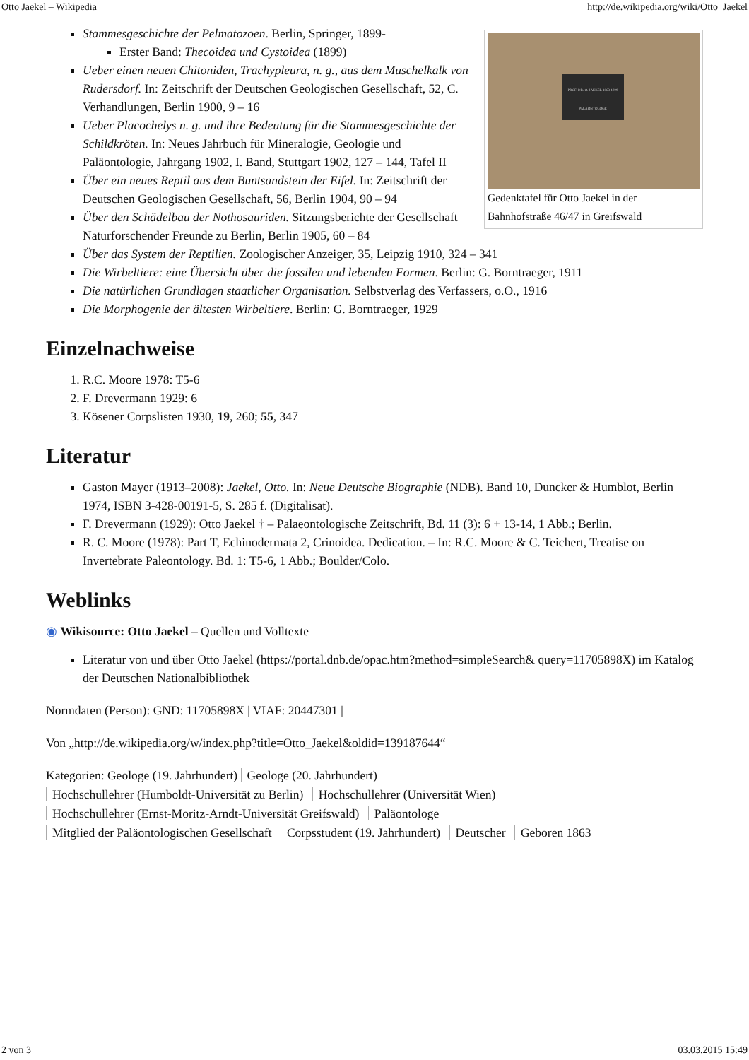Otto Jaekel – Wikipedia http://de.wikipedia.org/wiki/Otto_Jaekel
PROF. DR. O. JAEKEL 1863-1929 PALÄONTOLOGE
Gedenktafel für Otto Jaekel in der Bahnhofstraße 46/47 in Greifswald
Stammesgeschichte der Pelmatozoen. Berlin, Springer, 1899-
Erster Band: Thecoidea und Cystoidea (1899)
Ueber einen neuen Chitoniden, Trachypleura, n. g., aus dem Muschelkalk von Rudersdorf. In: Zeitschrift der Deutschen Geologischen Gesellschaft, 52, C. Verhandlungen, Berlin 1900, 9 – 16
Ueber Placochelys n. g. und ihre Bedeutung für die Stammesgeschichte der Schildkröten. In: Neues Jahrbuch für Mineralogie, Geologie und Paläontologie, Jahrgang 1902, I. Band, Stuttgart 1902, 127 – 144, Tafel II
Über ein neues Reptil aus dem Buntsandstein der Eifel. In: Zeitschrift der Deutschen Geologischen Gesellschaft, 56, Berlin 1904, 90 – 94
Über den Schädelbau der Nothosauriden. Sitzungsberichte der Gesellschaft Naturforschender Freunde zu Berlin, Berlin 1905, 60 – 84
Über das System der Reptilien. Zoologischer Anzeiger, 35, Leipzig 1910, 324 – 341
Die Wirbeltiere: eine Übersicht über die fossilen und lebenden Formen. Berlin: G. Borntraeger, 1911
Die natürlichen Grundlagen staatlicher Organisation. Selbstverlag des Verfassers, o.O., 1916
Die Morphogenie der ältesten Wirbeltiere. Berlin: G. Borntraeger, 1929
Einzelnachweise
1. R.C. Moore 1978: T5-6
2. F. Drevermann 1929: 6
3. Kösener Corpslisten 1930, 19, 260; 55, 347
Literatur
Gaston Mayer (1913–2008): Jaekel, Otto. In: Neue Deutsche Biographie (NDB). Band 10, Duncker & Humblot, Berlin 1974, ISBN 3-428-00191-5, S. 285 f. (Digitalisat).
F. Drevermann (1929): Otto Jaekel † – Palaeontologische Zeitschrift, Bd. 11 (3): 6 + 13-14, 1 Abb.; Berlin.
R. C. Moore (1978): Part T, Echinodermata 2, Crinoidea. Dedication. – In: R.C. Moore & C. Teichert, Treatise on Invertebrate Paleontology. Bd. 1: T5-6, 1 Abb.; Boulder/Colo.
Weblinks
◉ Wikisource: Otto Jaekel – Quellen und Volltexte
Literatur von und über Otto Jaekel (https://portal.dnb.de/opac.htm?method=simpleSearch& query=11705898X) im Katalog der Deutschen Nationalbibliothek
Normdaten (Person): GND: 11705898X | VIAF: 20447301 |
Von „http://de.wikipedia.org/w/index.php?title=Otto_Jaekel&oldid=139187644“
Kategorien: Geologe (19. Jahrhundert) Geologe (20. Jahrhundert)
Hochschullehrer (Humboldt-Universität zu Berlin) Hochschullehrer (Universität Wien)
Hochschullehrer (Ernst-Moritz-Arndt-Universität Greifswald) Paläontologe
Mitglied der Paläontologischen Gesellschaft Corpsstudent (19. Jahrhundert) Deutscher Geboren 1863
2 von 3 03.03.2015 15:49